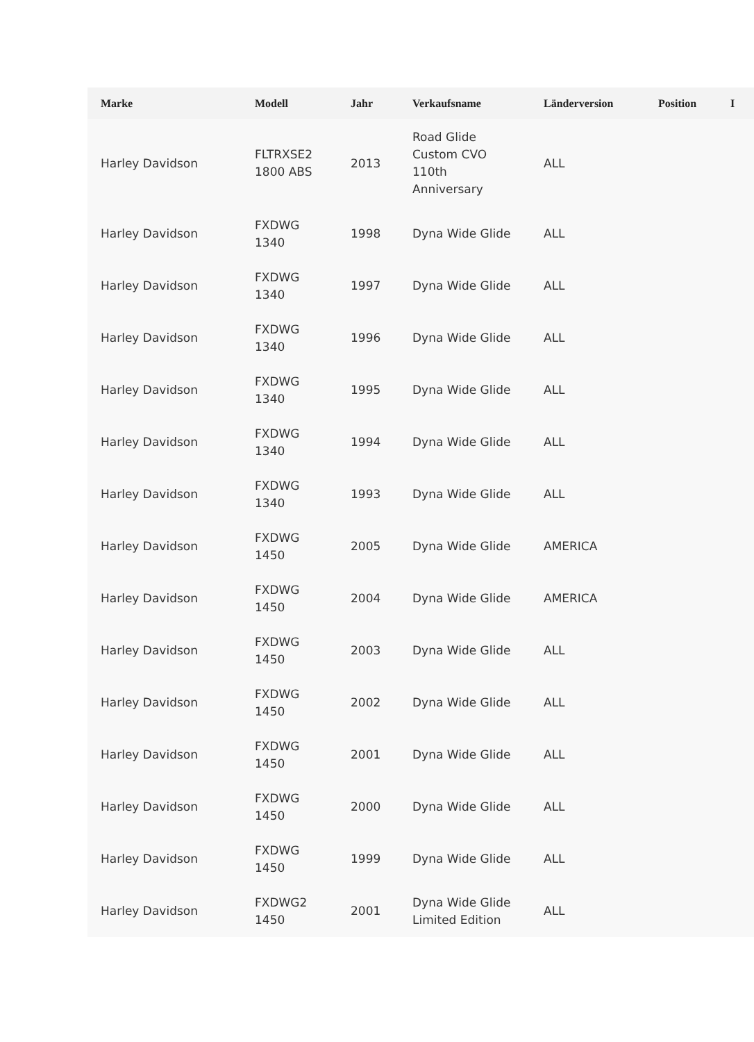| Marke | Modell | Jahr | Verkaufsname | Länderversion | Position | I |
| --- | --- | --- | --- | --- | --- | --- |
| Harley Davidson | FLTRXSE2 1800 ABS | 2013 | Road Glide Custom CVO 110th Anniversary | ALL | | |
| Harley Davidson | FXDWG 1340 | 1998 | Dyna Wide Glide | ALL | | |
| Harley Davidson | FXDWG 1340 | 1997 | Dyna Wide Glide | ALL | | |
| Harley Davidson | FXDWG 1340 | 1996 | Dyna Wide Glide | ALL | | |
| Harley Davidson | FXDWG 1340 | 1995 | Dyna Wide Glide | ALL | | |
| Harley Davidson | FXDWG 1340 | 1994 | Dyna Wide Glide | ALL | | |
| Harley Davidson | FXDWG 1340 | 1993 | Dyna Wide Glide | ALL | | |
| Harley Davidson | FXDWG 1450 | 2005 | Dyna Wide Glide | AMERICA | | |
| Harley Davidson | FXDWG 1450 | 2004 | Dyna Wide Glide | AMERICA | | |
| Harley Davidson | FXDWG 1450 | 2003 | Dyna Wide Glide | ALL | | |
| Harley Davidson | FXDWG 1450 | 2002 | Dyna Wide Glide | ALL | | |
| Harley Davidson | FXDWG 1450 | 2001 | Dyna Wide Glide | ALL | | |
| Harley Davidson | FXDWG 1450 | 2000 | Dyna Wide Glide | ALL | | |
| Harley Davidson | FXDWG 1450 | 1999 | Dyna Wide Glide | ALL | | |
| Harley Davidson | FXDWG2 1450 | 2001 | Dyna Wide Glide Limited Edition | ALL | | |